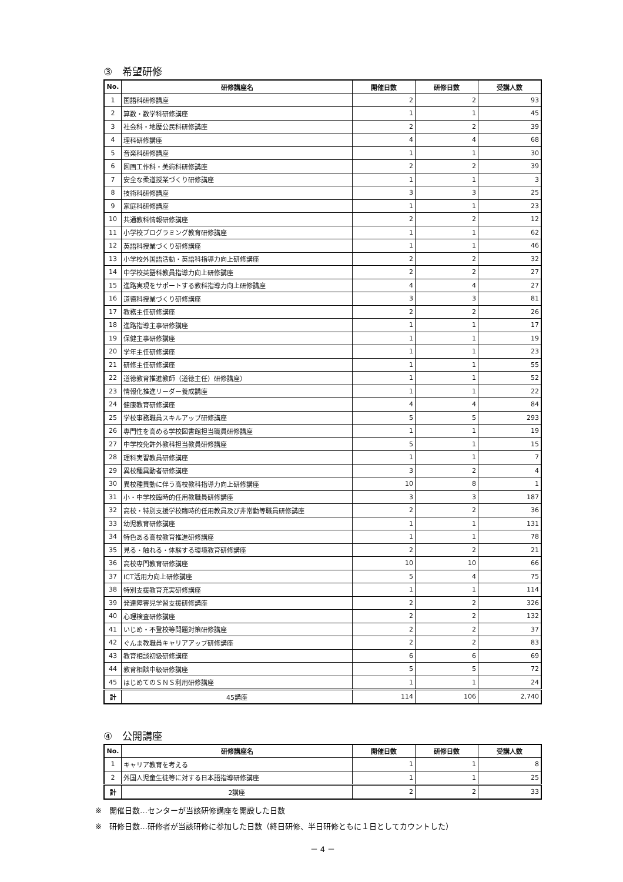③　希望研修
| No. | 研修講座名 | 開催日数 | 研修日数 | 受講人数 |
| --- | --- | --- | --- | --- |
| 1 | 国語科研修講座 | 2 | 2 | 93 |
| 2 | 算数・数学科研修講座 | 1 | 1 | 45 |
| 3 | 社会科・地歴公民科研修講座 | 2 | 2 | 39 |
| 4 | 理科研修講座 | 4 | 4 | 68 |
| 5 | 音楽科研修講座 | 1 | 1 | 30 |
| 6 | 図画工作科・美術科研修講座 | 2 | 2 | 39 |
| 7 | 安全な柔道授業づくり研修講座 | 1 | 1 | 3 |
| 8 | 技術科研修講座 | 3 | 3 | 25 |
| 9 | 家庭科研修講座 | 1 | 1 | 23 |
| 10 | 共通教科情報研修講座 | 2 | 2 | 12 |
| 11 | 小学校プログラミング教育研修講座 | 1 | 1 | 62 |
| 12 | 英語科授業づくり研修講座 | 1 | 1 | 46 |
| 13 | 小学校外国語活動・英語科指導力向上研修講座 | 2 | 2 | 32 |
| 14 | 中学校英語科教員指導力向上研修講座 | 2 | 2 | 27 |
| 15 | 進路実現をサポートする教科指導力向上研修講座 | 4 | 4 | 27 |
| 16 | 道徳科授業づくり研修講座 | 3 | 3 | 81 |
| 17 | 教務主任研修講座 | 2 | 2 | 26 |
| 18 | 進路指導主事研修講座 | 1 | 1 | 17 |
| 19 | 保健主事研修講座 | 1 | 1 | 19 |
| 20 | 学年主任研修講座 | 1 | 1 | 23 |
| 21 | 研修主任研修講座 | 1 | 1 | 55 |
| 22 | 道徳教育推進教師（道徳主任）研修講座） | 1 | 1 | 52 |
| 23 | 情報化推進リーダー養成講座 | 1 | 1 | 22 |
| 24 | 健康教育研修講座 | 4 | 4 | 84 |
| 25 | 学校事務職員スキルアップ研修講座 | 5 | 5 | 293 |
| 26 | 専門性を高める学校図書館担当職員研修講座 | 1 | 1 | 19 |
| 27 | 中学校免許外教科担当教員研修講座 | 5 | 1 | 15 |
| 28 | 理科実習教員研修講座 | 1 | 1 | 7 |
| 29 | 異校種異動者研修講座 | 3 | 2 | 4 |
| 30 | 異校種異動に伴う高校教科指導力向上研修講座 | 10 | 8 | 1 |
| 31 | 小・中学校臨時的任用教職員研修講座 | 3 | 3 | 187 |
| 32 | 高校・特別支援学校臨時的任用教員及び非常勤等職員研修講座 | 2 | 2 | 36 |
| 33 | 幼児教育研修講座 | 1 | 1 | 131 |
| 34 | 特色ある高校教育推進研修講座 | 1 | 1 | 78 |
| 35 | 見る・触れる・体験する環境教育研修講座 | 2 | 2 | 21 |
| 36 | 高校専門教育研修講座 | 10 | 10 | 66 |
| 37 | ICT活用力向上研修講座 | 5 | 4 | 75 |
| 38 | 特別支援教育充実研修講座 | 1 | 1 | 114 |
| 39 | 発達障害児学習支援研修講座 | 2 | 2 | 326 |
| 40 | 心理検査研修講座 | 2 | 2 | 132 |
| 41 | いじめ・不登校等問題対策研修講座 | 2 | 2 | 37 |
| 42 | ぐんま教職員キャリアアップ研修講座 | 2 | 2 | 83 |
| 43 | 教育相談初級研修講座 | 6 | 6 | 69 |
| 44 | 教育相談中級研修講座 | 5 | 5 | 72 |
| 45 | はじめてのＳＮＳ利用研修講座 | 1 | 1 | 24 |
| 計 | 45講座 | 114 | 106 | 2,740 |
④　公開講座
| No. | 研修講座名 | 開催日数 | 研修日数 | 受講人数 |
| --- | --- | --- | --- | --- |
| 1 | キャリア教育を考える | 1 | 1 | 8 |
| 2 | 外国人児童生徒等に対する日本語指導研修講座 | 1 | 1 | 25 |
| 計 | 2講座 | 2 | 2 | 33 |
※　開催日数…センターが当該研修講座を開設した日数
※　研修日数…研修者が当該研修に参加した日数（終日研修、半日研修ともに１日としてカウントした）
－ 4 －